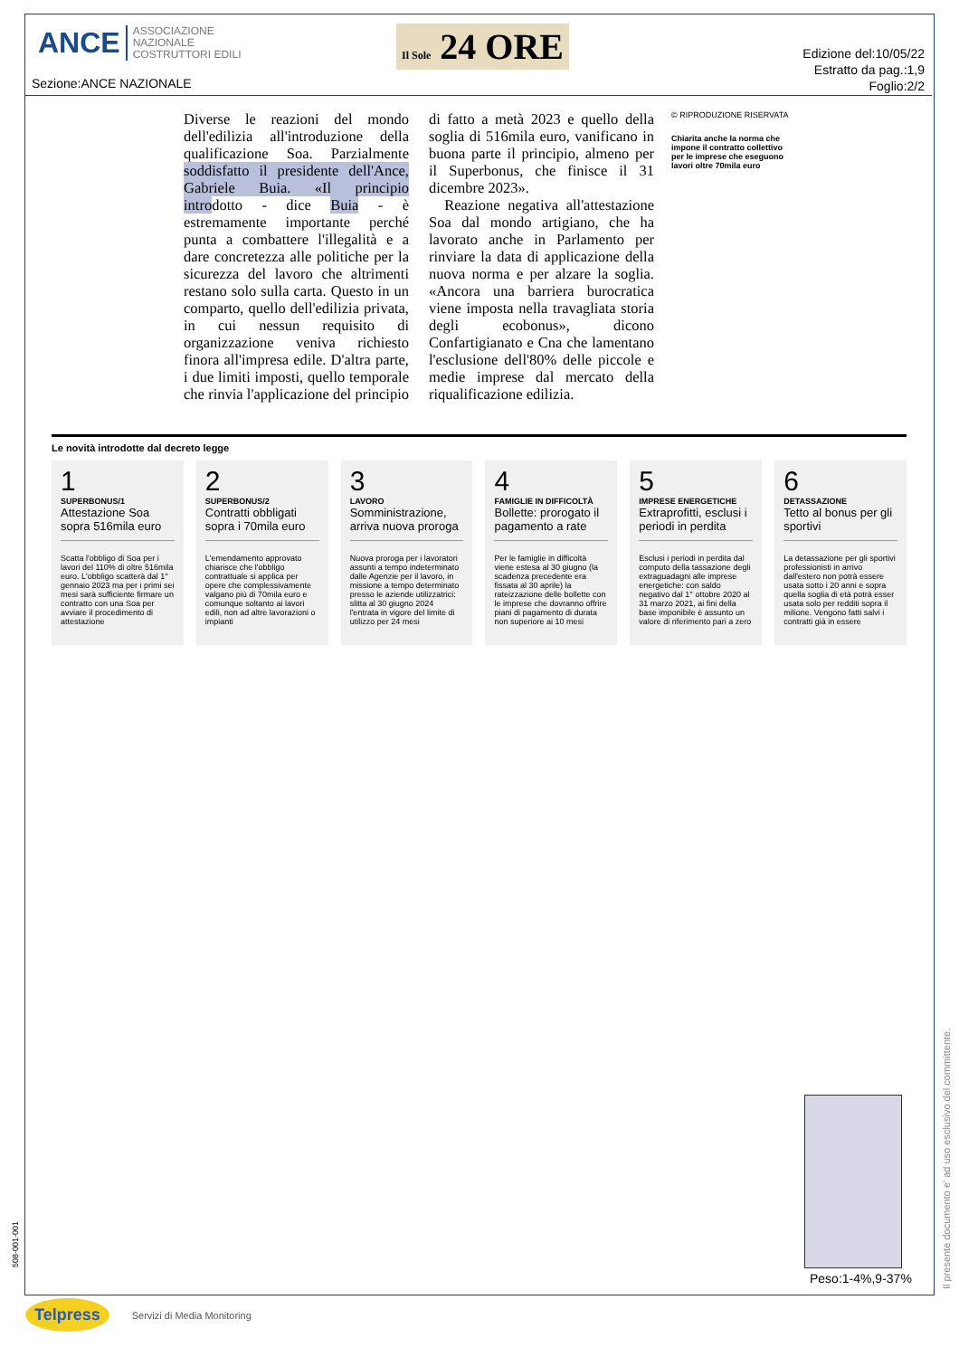ANCE ASSOCIAZIONE
NAZIONALE
COSTRUTTORI EDILI
Il Sole 24 ORE
Sezione:ANCE NAZIONALE
Edizione del:10/05/22
Estratto da pag.:1,9
Foglio:2/2
Diverse le reazioni del mondo dell'edilizia all'introduzione della qualificazione Soa. Parzialmente soddisfatto il presidente dell'Ance, Gabriele Buia. «Il principio introdotto - dice Buia - è estremamente importante perché punta a combattere l'illegalità e a dare concretezza alle politiche per la sicurezza del lavoro che altrimenti restano solo sulla carta. Questo in un comparto, quello dell'edilizia privata, in cui nessun requisito di organizzazione veniva richiesto finora all'impresa edile. D'altra parte, i due limiti imposti, quello temporale che rinvia l'applicazione del principio di fatto a metà 2023 e quello della soglia di 516mila euro, vanificano in buona parte il principio, almeno per il Superbonus, che finisce il 31 dicembre 2023».
Reazione negativa all'attestazione Soa dal mondo artigiano, che ha lavorato anche in Parlamento per rinviare la data di applicazione della nuova norma e per alzare la soglia. «Ancora una barriera burocratica viene imposta nella travagliata storia degli ecobonus», dicono Confartigianato e Cna che lamentano l'esclusione dell'80% delle piccole e medie imprese dal mercato della riqualificazione edilizia.
© RIPRODUZIONE RISERVATA
Chiarita anche la norma che impone il contratto collettivo per le imprese che eseguono lavori oltre 70mila euro
Le novità introdotte dal decreto legge
1
SUPERBONUS/1
Attestazione Soa sopra 516mila euro
Scatta l'obbligo di Soa per i lavori del 110% di oltre 516mila euro. L'obbligo scatterà dal 1° gennaio 2023 ma per i primi sei mesi sarà sufficiente firmare un contratto con una Soa per avviare il procedimento di attestazione
2
SUPERBONUS/2
Contratti obbligati sopra i 70mila euro
L'emendamento approvato chiarisce che l'obbligo contrattuale si applica per opere che complessivamente valgano più di 70mila euro e comunque soltanto ai lavori edili, non ad altre lavorazioni o impianti
3
LAVORO
Somministrazione, arriva nuova proroga
Nuova proroga per i lavoratori assunti a tempo indeterminato dalle Agenzie per il lavoro, in missione a tempo determinato presso le aziende utilizzatrici: slitta al 30 giugno 2024 l'entrata in vigore del limite di utilizzo per 24 mesi
4
FAMIGLIE IN DIFFICOLTÀ
Bollette: prorogato il pagamento a rate
Per le famiglie in difficoltà viene estesa al 30 giugno (la scadenza precedente era fissata al 30 aprile) la rateizzazione delle bollette con le imprese che dovranno offrire piani di pagamento di durata non superiore ai 10 mesi
5
IMPRESE ENERGETICHE
Extraprofitti, esclusi i periodi in perdita
Esclusi i periodi in perdita dal computo della tassazione degli extraguadagni alle imprese energetiche: con saldo negativo dal 1° ottobre 2020 al 31 marzo 2021, ai fini della base imponibile è assunto un valore di riferimento pari a zero
6
DETASSAZIONE
Tetto al bonus per gli sportivi
La detassazione per gli sportivi professionisti in arrivo dall'estero non potrà essere usata sotto i 20 anni e sopra quella soglia di età potrà esser usata solo per redditi sopra il milione. Vengono fatti salvi i contratti già in essere
Peso:1-4%,9-37%
Il presente documento e' ad uso esclusivo del committente.
508-001-001
Telpress Servizi di Media Monitoring